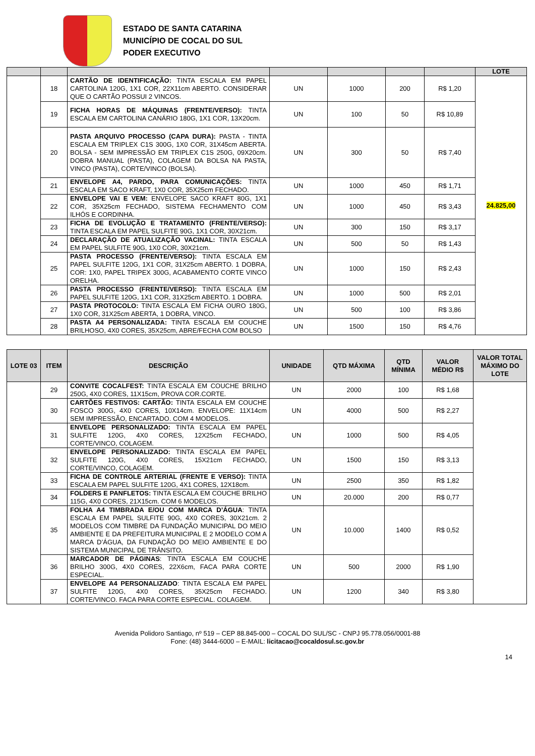ESTADO DE SANTA CATARINA
MUNICÍPIO DE COCAL DO SUL
PODER EXECUTIVO
| | | | | | | | LOTE |
| --- | --- | --- | --- | --- | --- | --- | --- |
| | 18 | CARTÃO DE IDENTIFICAÇÃO: TINTA ESCALA EM PAPEL CARTOLINA 120G, 1X1 COR, 22X11cm ABERTO. CONSIDERAR QUE O CARTÃO POSSUI 2 VINCOS. | UN | 1000 | 200 | R$ 1,20 | 24.825,00 |
| | 19 | FICHA HORAS DE MÁQUINAS (FRENTE/VERSO): TINTA ESCALA EM CARTOLINA CANÁRIO 180G, 1X1 COR, 13X20cm. | UN | 100 | 50 | R$ 10,89 | |
| | 20 | PASTA ARQUIVO PROCESSO (CAPA DURA): PASTA - TINTA ESCALA EM TRIPLEX C1S 300G, 1X0 COR, 31X45cm ABERTA. BOLSA - SEM IMPRESSÃO EM TRIPLEX C1S 250G, 09X20cm. DOBRA MANUAL (PASTA), COLAGEM DA BOLSA NA PASTA, VINCO (PASTA), CORTE/VINCO (BOLSA). | UN | 300 | 50 | R$ 7,40 | |
| | 21 | ENVELOPE A4, PARDO, PARA COMUNICAÇÕES: TINTA ESCALA EM SACO KRAFT, 1X0 COR, 35X25cm FECHADO. | UN | 1000 | 450 | R$ 1,71 | |
| | 22 | ENVELOPE VAI E VEM: ENVELOPE SACO KRAFT 80G, 1X1 COR, 35X25cm FECHADO, SISTEMA FECHAMENTO COM ILHÓS E CORDINHA. | UN | 1000 | 450 | R$ 3,43 | |
| | 23 | FICHA DE EVOLUÇÃO E TRATAMENTO (FRENTE/VERSO): TINTA ESCALA EM PAPEL SULFITE 90G, 1X1 COR, 30X21cm. | UN | 300 | 150 | R$ 3,17 | |
| | 24 | DECLARAÇÃO DE ATUALIZAÇÃO VACINAL: TINTA ESCALA EM PAPEL SULFITE 90G, 1X0 COR, 30X21cm. | UN | 500 | 50 | R$ 1,43 | |
| | 25 | PASTA PROCESSO (FRENTE/VERSO): TINTA ESCALA EM PAPEL SULFITE 120G, 1X1 COR, 31X25cm ABERTO. 1 DOBRA, COR: 1X0, PAPEL TRIPEX 300G, ACABAMENTO CORTE VINCO ORELHA. | UN | 1000 | 150 | R$ 2,43 | |
| | 26 | PASTA PROCESSO (FRENTE/VERSO): TINTA ESCALA EM PAPEL SULFITE 120G, 1X1 COR, 31X25cm ABERTO. 1 DOBRA. | UN | 1000 | 500 | R$ 2,01 | |
| | 27 | PASTA PROTOCOLO: TINTA ESCALA EM FICHA OURO 180G, 1X0 COR, 31X25cm ABERTA, 1 DOBRA, VINCO. | UN | 500 | 100 | R$ 3,86 | |
| | 28 | PASTA A4 PERSONALIZADA: TINTA ESCALA EM COUCHE BRILHOSO, 4X0 CORES, 35X25cm, ABRE/FECHA COM BOLSO | UN | 1500 | 150 | R$ 4,76 | |
| LOTE 03 | ITEM | DESCRIÇÃO | UNIDADE | QTD MÁXIMA | QTD MÍNIMA | VALOR MÉDIO R$ | VALOR TOTAL MÁXIMO DO LOTE |
| --- | --- | --- | --- | --- | --- | --- | --- |
| | 29 | CONVITE COCALFEST: TINTA ESCALA EM COUCHE BRILHO 250G, 4X0 CORES, 11X15cm, PROVA COR.CORTE. | UN | 2000 | 100 | R$ 1,68 | |
| | 30 | CARTÕES FESTIVOS: CARTÃO: TINTA ESCALA EM COUCHE FOSCO 300G, 4X0 CORES, 10X14cm. ENVELOPE: 11X14cm SEM IMPRESSÃO, ENCARTADO. COM 4 MODELOS. | UN | 4000 | 500 | R$ 2,27 | |
| | 31 | ENVELOPE PERSONALIZADO: TINTA ESCALA EM PAPEL SULFITE 120G, 4X0 CORES, 12X25cm FECHADO, CORTE/VINCO, COLAGEM. | UN | 1000 | 500 | R$ 4,05 | |
| | 32 | ENVELOPE PERSONALIZADO: TINTA ESCALA EM PAPEL SULFITE 120G, 4X0 CORES, 15X21cm FECHADO, CORTE/VINCO, COLAGEM. | UN | 1500 | 150 | R$ 3,13 | |
| | 33 | FICHA DE CONTROLE ARTERIAL (FRENTE E VERSO): TINTA ESCALA EM PAPEL SULFITE 120G, 4X1 CORES, 12X18cm. | UN | 2500 | 350 | R$ 1,82 | |
| | 34 | FOLDERS E PANFLETOS: TINTA ESCALA EM COUCHE BRILHO 115G, 4X0 CORES, 21X15cm. COM 6 MODELOS. | UN | 20.000 | 200 | R$ 0,77 | |
| | 35 | FOLHA A4 TIMBRADA E/OU COM MARCA D’ÁGUA : TINTA ESCALA EM PAPEL SULFITE 90G, 4X0 CORES, 30X21cm. 2 MODELOS COM TIMBRE DA FUNDAÇÃO MUNICIPAL DO MEIO AMBIENTE E DA PREFEITURA MUNICIPAL E 2 MODELO COM A MARCA D’ÁGUA, DA FUNDAÇÃO DO MEIO AMBIENTE E DO SISTEMA MUNICIPAL DE TRÂNSITO. | UN | 10.000 | 1400 | R$ 0,52 | |
| | 36 | MARCADOR DE PÁGINAS : TINTA ESCALA EM COUCHE BRILHO 300G, 4X0 CORES, 22X6cm, FACA PARA CORTE ESPECIAL. | UN | 500 | 2000 | R$ 1,90 | |
| | 37 | ENVELOPE A4 PERSONALIZADO : TINTA ESCALA EM PAPEL SULFITE 120G, 4X0 CORES, 35X25cm FECHADO. CORTE/VINCO. FACA PARA CORTE ESPECIAL. COLAGEM. | UN | 1200 | 340 | R$ 3,80 | |
Avenida Polidoro Santiago, nº 519 – CEP 88.845-000 – COCAL DO SUL/SC - CNPJ 95.778.056/0001-88
Fone: (48) 3444-6000 – E-MAIL: licitacao@cocaldosul.sc.gov.br
14